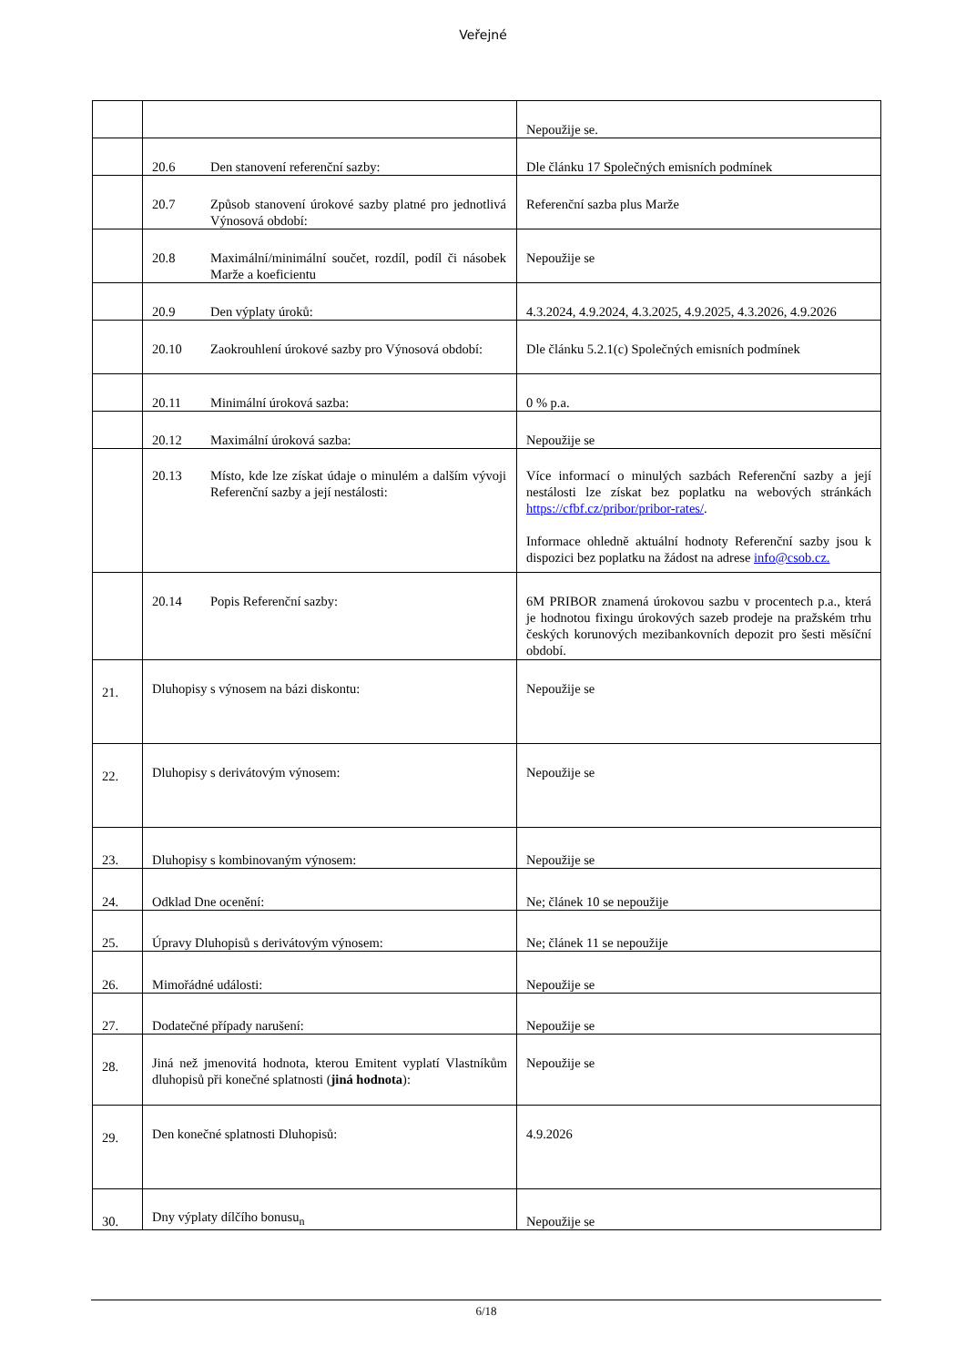Veřejné
| | | Nepoužije se. |
| | 20.6 Den stanovení referenční sazby: | Dle článku 17 Společných emisních podmínek |
| | 20.7 Způsob stanovení úrokové sazby platné pro jednotlivá Výnosová období: | Referenční sazba plus Marže |
| | 20.8 Maximální/minimální součet, rozdíl, podíl či násobek Marže a koeficientu | Nepoužije se |
| | 20.9 Den výplaty úroků: | 4.3.2024, 4.9.2024, 4.3.2025, 4.9.2025, 4.3.2026, 4.9.2026 |
| | 20.10 Zaokrouhlení úrokové sazby pro Výnosová období: | Dle článku 5.2.1(c) Společných emisních podmínek |
| | 20.11 Minimální úroková sazba: | 0 % p.a. |
| | 20.12 Maximální úroková sazba: | Nepoužije se |
| | 20.13 Místo, kde lze získat údaje o minulém a dalším vývoji Referenční sazby a její nestálosti: | Více informací o minulých sazbách Referenční sazby a její nestálosti lze získat bez poplatku na webových stránkách https://cfbf.cz/pribor/pribor-rates/ . Informace ohledně aktuální hodnoty Referenční sazby jsou k dispozici bez poplatku na žádost na adrese info@csob.cz. |
| | 20.14 Popis Referenční sazby: | 6M PRIBOR znamená úrokovou sazbu v procentech p.a., která je hodnotou fixingu úrokových sazeb prodeje na pražském trhu českých korunových mezibankovních depozit pro šesti měsíční období. |
| 21. | Dluhopisy s výnosem na bázi diskontu: | Nepoužije se |
| 22. | Dluhopisy s derivátovým výnosem: | Nepoužije se |
| 23. | Dluhopisy s kombinovaným výnosem: | Nepoužije se |
| 24. | Odklad Dne ocenění: | Ne; článek 10 se nepoužije |
| 25. | Úpravy Dluhopisů s derivátovým výnosem: | Ne; článek 11 se nepoužije |
| 26. | Mimořádné události: | Nepoužije se |
| 27. | Dodatečné případy narušení: | Nepoužije se |
| 28. | Jiná než jmenovitá hodnota, kterou Emitent vyplatí Vlastníkům dluhopisů při konečné splatnosti ( jiná hodnota ): | Nepoužije se |
| 29. | Den konečné splatnosti Dluhopisů: | 4.9.2026 |
| 30. | Dny výplaty dílčího bonusu<sub>n</sub> | Nepoužije se |
6/18